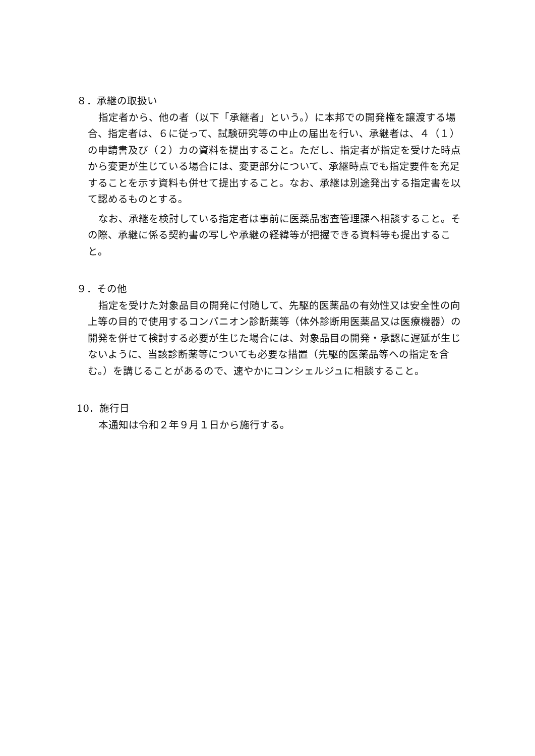８．承継の取扱い
指定者から、他の者（以下「承継者」という。）に本邦での開発権を譲渡する場合、指定者は、６に従って、試験研究等の中止の届出を行い、承継者は、４（１）の申請書及び（２）カの資料を提出すること。ただし、指定者が指定を受けた時点から変更が生じている場合には、変更部分について、承継時点でも指定要件を充足することを示す資料も併せて提出すること。なお、承継は別途発出する指定書を以て認めるものとする。
なお、承継を検討している指定者は事前に医薬品審査管理課へ相談すること。その際、承継に係る契約書の写しや承継の経緯等が把握できる資料等も提出すること。
９．その他
指定を受けた対象品目の開発に付随して、先駆的医薬品の有効性又は安全性の向上等の目的で使用するコンパニオン診断薬等（体外診断用医薬品又は医療機器）の開発を併せて検討する必要が生じた場合には、対象品目の開発・承認に遅延が生じないように、当該診断薬等についても必要な措置（先駆的医薬品等への指定を含む。）を講じることがあるので、速やかにコンシェルジュに相談すること。
10．施行日
本通知は令和２年９月１日から施行する。